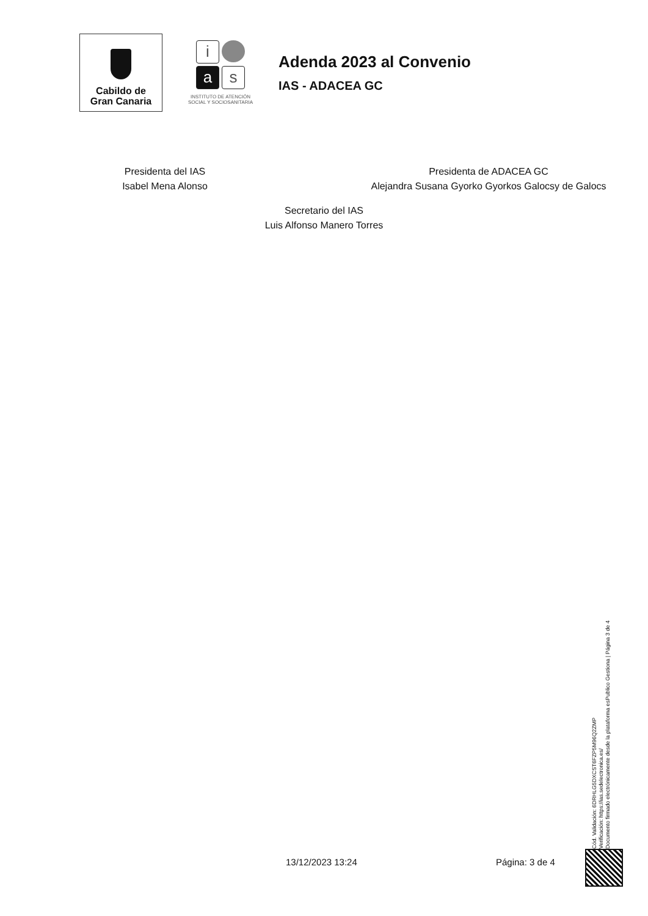Cabildo de
Gran Canaria
i
a
s
INSTITUTO DE ATENCIÓN
SOCIAL Y SOCIOSANITARIA
Adenda 2023 al Convenio
IAS - ADACEA GC
Presidenta del IAS
Isabel Mena Alonso
Presidenta de ADACEA GC
Alejandra Susana Gyorko Gyorkos Galocsy de Galocs
Secretario del IAS
Luis Alfonso Manero Torres
Cód. Validación: 6DRHLG5DXCST6FZP5M96Q2ZMP
Verificación: https://ias.sedelectronica.es/
Documento firmado electrónicamente desde la plataforma esPublico Gestiona | Página 3 de 4
13/12/2023 13:24 Página: 3 de 4